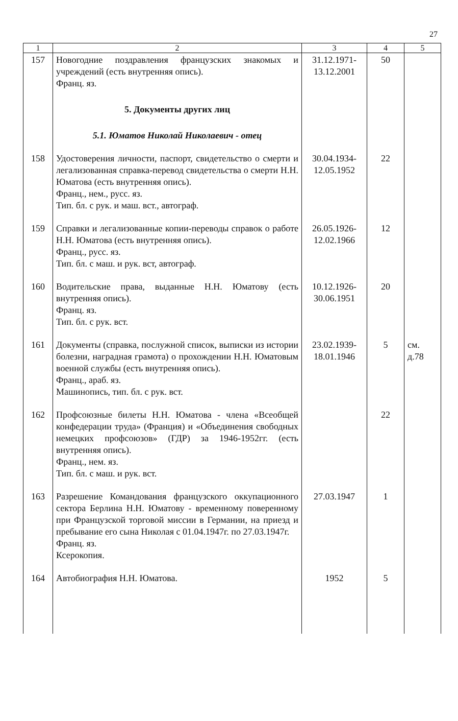27
| 1 | 2 | 3 | 4 | 5 |
| --- | --- | --- | --- | --- |
| 157 | Новогодние поздравления французских знакомых и учреждений (есть внутренняя опись). Франц. яз. | 31.12.1971- 13.12.2001 | 50 | |
| | 5. Документы других лиц | | | |
| | 5.1. Юматов Николай Николаевич - отец | | | |
| 158 | Удостоверения личности, паспорт, свидетельство о смерти и легализованная справка-перевод свидетельства о смерти Н.Н. Юматова (есть внутренняя опись). Франц., нем., русс. яз. Тип. бл. с рук. и маш. вст., автограф. | 30.04.1934- 12.05.1952 | 22 | |
| 159 | Справки и легализованные копии-переводы справок о работе Н.Н. Юматова (есть внутренняя опись). Франц., русс. яз. Тип. бл. с маш. и рук. вст, автограф. | 26.05.1926- 12.02.1966 | 12 | |
| 160 | Водительские права, выданные Н.Н. Юматову (есть внутренняя опись). Франц. яз. Тип. бл. с рук. вст. | 10.12.1926- 30.06.1951 | 20 | |
| 161 | Документы (справка, послужной список, выписки из истории болезни, наградная грамота) о прохождении Н.Н. Юматовым военной службы (есть внутренняя опись). Франц., араб. яз. Машинопись, тип. бл. с рук. вст. | 23.02.1939- 18.01.1946 | 5 | см. д.78 |
| 162 | Профсоюзные билеты Н.Н. Юматова - члена «Всеобщей конфедерации труда» (Франция) и «Объединения свободных немецких профсоюзов» (ГДР) за 1946-1952гг. (есть внутренняя опись). Франц., нем. яз. Тип. бл. с маш. и рук. вст. | | 22 | |
| 163 | Разрешение Командования французского оккупационного сектора Берлина Н.Н. Юматову - временному поверенному при Французской торговой миссии в Германии, на приезд и пребывание его сына Николая с 01.04.1947г. по 27.03.1947г. Франц. яз. Ксерокопия. | 27.03.1947 | 1 | |
| 164 | Автобиография Н.Н. Юматова. | 1952 | 5 | |